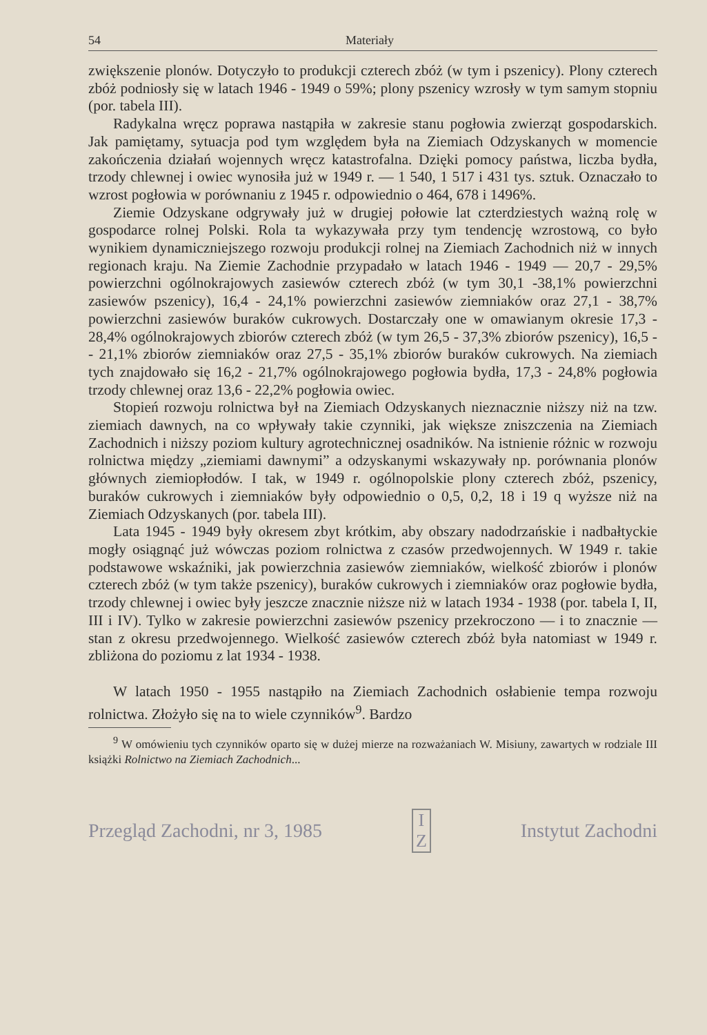54 Materiały
zwiększenie plonów. Dotyczyło to produkcji czterech zbóż (w tym i pszenicy). Plony czterech zbóż podniosły się w latach 1946 - 1949 o 59%; plony pszenicy wzrosły w tym samym stopniu (por. tabela III).
Radykalna wręcz poprawa nastąpiła w zakresie stanu pogłowia zwierząt gospodarskich. Jak pamiętamy, sytuacja pod tym względem była na Ziemiach Odzyskanych w momencie zakończenia działań wojennych wręcz katastrofalna. Dzięki pomocy państwa, liczba bydła, trzody chlewnej i owiec wynosiła już w 1949 r. — 1 540, 1 517 i 431 tys. sztuk. Oznaczało to wzrost pogłowia w porównaniu z 1945 r. odpowiednio o 464, 678 i 1496%.
Ziemie Odzyskane odgrywały już w drugiej połowie lat czterdziestych ważną rolę w gospodarce rolnej Polski. Rola ta wykazywała przy tym tendencję wzrostową, co było wynikiem dynamiczniejszego rozwoju produkcji rolnej na Ziemiach Zachodnich niż w innych regionach kraju. Na Ziemie Zachodnie przypadało w latach 1946 - 1949 — 20,7 - 29,5% powierzchni ogólnokrajowych zasiewów czterech zbóż (w tym 30,1 -38,1% powierzchni zasiewów pszenicy), 16,4 - 24,1% powierzchni zasiewów ziemniaków oraz 27,1 - 38,7% powierzchni zasiewów buraków cukrowych. Dostarczały one w omawianym okresie 17,3 - 28,4% ogólnokrajowych zbiorów czterech zbóż (w tym 26,5 - 37,3% zbiorów pszenicy), 16,5 - - 21,1% zbiorów ziemniaków oraz 27,5 - 35,1% zbiorów buraków cukrowych. Na ziemiach tych znajdowało się 16,2 - 21,7% ogólnokrajowego pogłowia bydła, 17,3 - 24,8% pogłowia trzody chlewnej oraz 13,6 - 22,2% pogłowia owiec.
Stopień rozwoju rolnictwa był na Ziemiach Odzyskanych nieznacznie niższy niż na tzw. ziemiach dawnych, na co wpływały takie czynniki, jak większe zniszczenia na Ziemiach Zachodnich i niższy poziom kultury agrotechnicznej osadników. Na istnienie różnic w rozwoju rolnictwa między „ziemiami dawnymi” a odzyskanymi wskazywały np. porównania plonów głównych ziemiopłodów. I tak, w 1949 r. ogólnopolskie plony czterech zbóż, pszenicy, buraków cukrowych i ziemniaków były odpowiednio o 0,5, 0,2, 18 i 19 q wyższe niż na Ziemiach Odzyskanych (por. tabela III).
Lata 1945 - 1949 były okresem zbyt krótkim, aby obszary nadodrzańskie i nadbałtyckie mogły osiągnąć już wówczas poziom rolnictwa z czasów przedwojennych. W 1949 r. takie podstawowe wskaźniki, jak powierzchnia zasiewów ziemniaków, wielkość zbiorów i plonów czterech zbóż (w tym także pszenicy), buraków cukrowych i ziemniaków oraz pogłowie bydła, trzody chlewnej i owiec były jeszcze znacznie niższe niż w latach 1934 - 1938 (por. tabela I, II, III i IV). Tylko w zakresie powierzchni zasiewów pszenicy przekroczono — i to znacznie — stan z okresu przedwojennego. Wielkość zasiewów czterech zbóż była natomiast w 1949 r. zbliżona do poziomu z lat 1934 - 1938.
W latach 1950 - 1955 nastąpiło na Ziemiach Zachodnich osłabienie tempa rozwoju rolnictwa. Złożyło się na to wiele czynników<sup>9</sup>. Bardzo
<sup>9</sup> W omówieniu tych czynników oparto się w dużej mierze na rozważaniach W. Misiuny, zawartych w rodziale III książki Rolnictwo na Ziemiach Zachodnich...
Przegląd Zachodni, nr 3, 1985 I
Z Instytut Zachodni